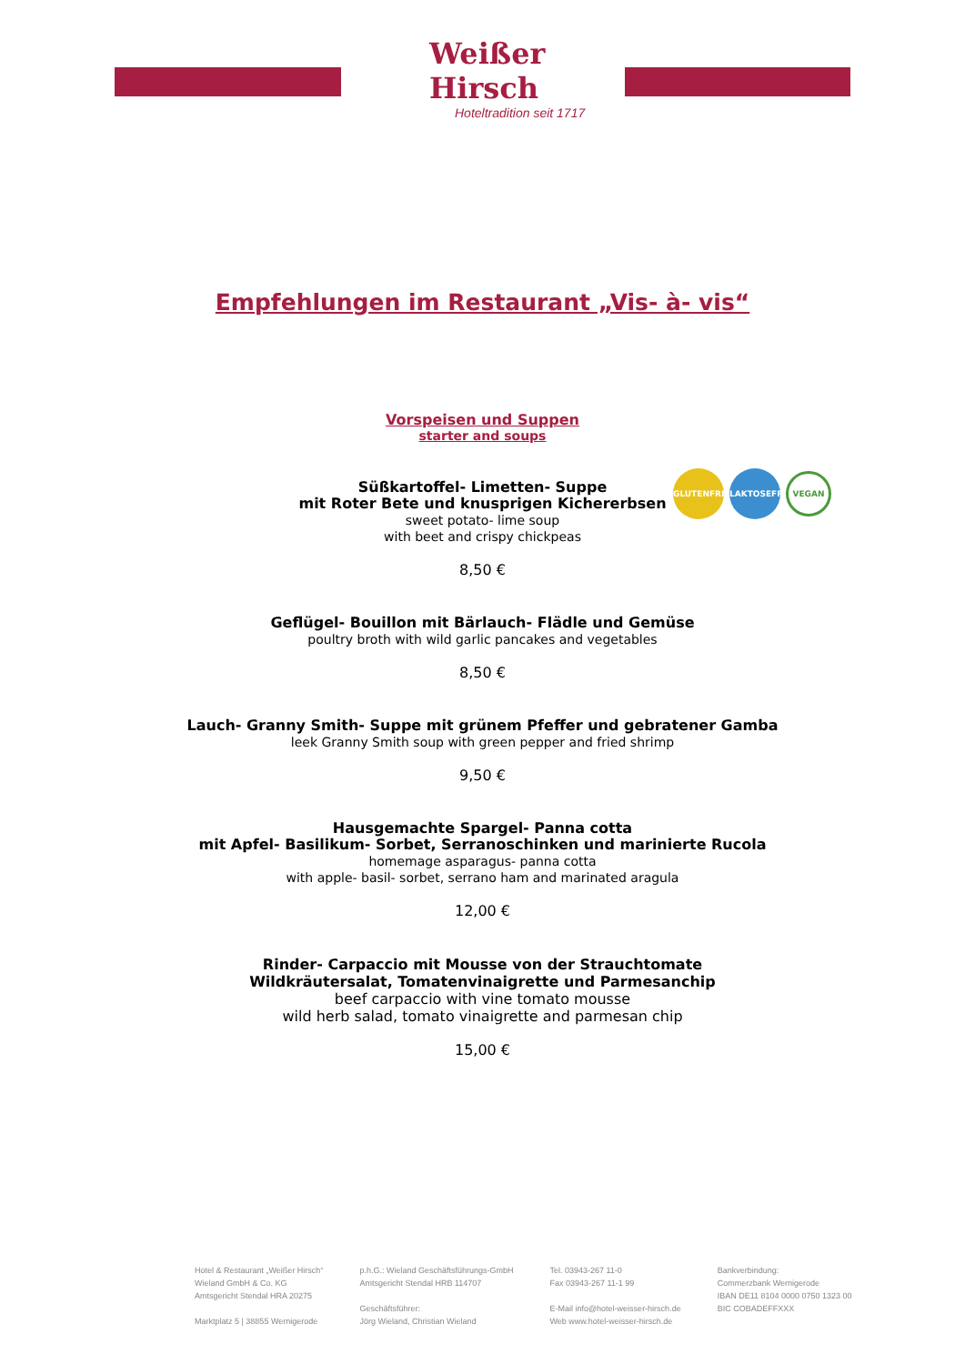Weißer Hirsch
Hoteltradition seit 1717
Empfehlungen im Restaurant „Vis- à- vis“
Vorspeisen und Suppen
starter and soups
GLUTENFREI LAKTOSEFREI VEGAN
Süßkartoffel- Limetten- Suppe
mit Roter Bete und knusprigen Kichererbsen
sweet potato- lime soup
with beet and crispy chickpeas
8,50 €
Geflügel- Bouillon mit Bärlauch- Flädle und Gemüse
poultry broth with wild garlic pancakes and vegetables
8,50 €
Lauch- Granny Smith- Suppe mit grünem Pfeffer und gebratener Gamba
leek Granny Smith soup with green pepper and fried shrimp
9,50 €
Hausgemachte Spargel- Panna cotta
mit Apfel- Basilikum- Sorbet, Serranoschinken und marinierte Rucola
homemage asparagus- panna cotta
with apple- basil- sorbet, serrano ham and marinated aragula
12,00 €
Rinder- Carpaccio mit Mousse von der Strauchtomate
Wildkräutersalat, Tomatenvinaigrette und Parmesanchip
beef carpaccio with vine tomato mousse
wild herb salad, tomato vinaigrette and parmesan chip
15,00 €
Hotel & Restaurant „Weißer Hirsch“
Wieland GmbH & Co. KG
Amtsgericht Stendal HRA 20275
Marktplatz 5 | 38855 Wernigerode
p.h.G.: Wieland Geschäftsführungs-GmbH
Amtsgericht Stendal HRB 114707
Geschäftsführer:
Jörg Wieland, Christian Wieland
Tel. 03943-267 11-0
Fax 03943-267 11-1 99
E-Mail info@hotel-weisser-hirsch.de
Web www.hotel-weisser-hirsch.de
Bankverbindung:
Commerzbank Wernigerode
IBAN DE11 8104 0000 0750 1323 00
BIC COBADEFFXXX